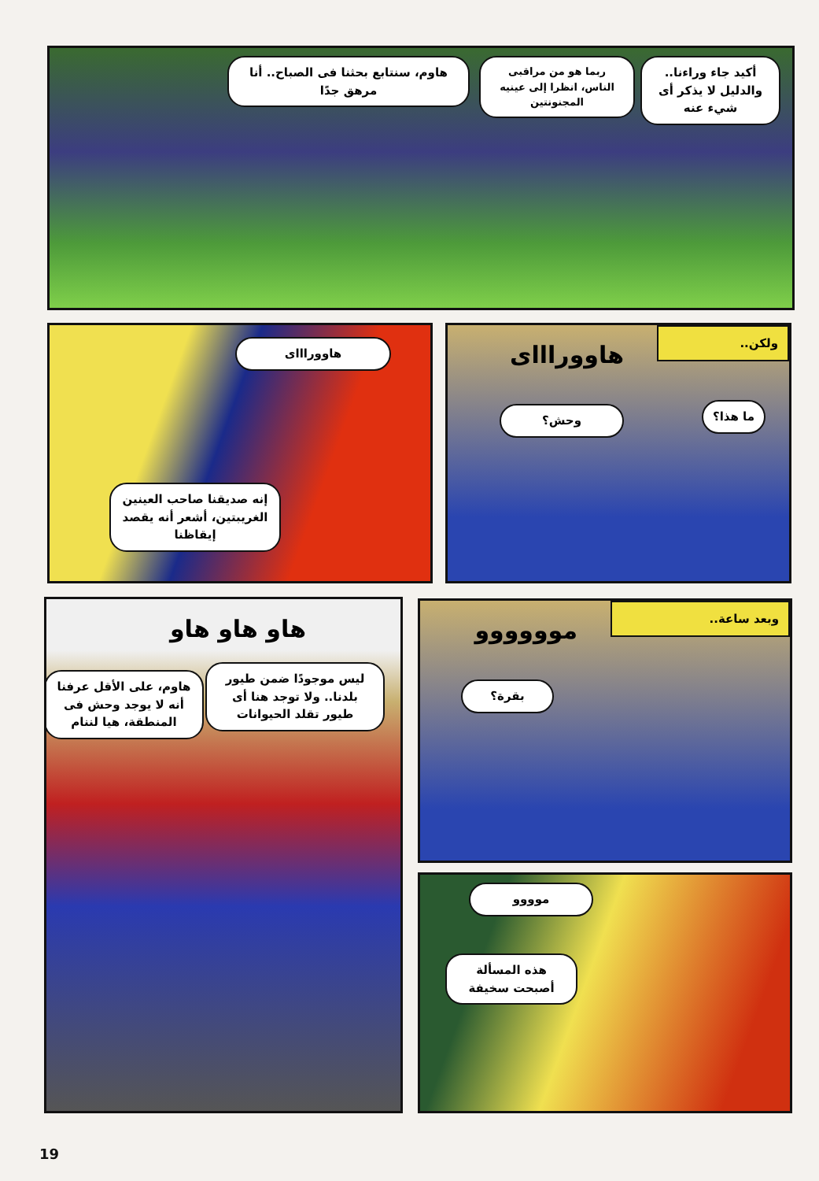أكيد جاء وراءنا.. والدليل لا يذكر أى شيء عنه
ربما هو من مراقبى الناس، انظرا إلى عينيه المجنونتين
هاوم، سنتابع بحثنا فى الصباح.. أنا مرهق جدًا
ولكن..
هاووراااى
ما هذا؟ وحش؟
هاووراااى
إنه صديقنا صاحب العينين الغريبتين، أشعر أنه يقصد إيقاظنا
وبعد ساعة..
موووووو
بقرة؟
موووو
هذه المسألة أصبحت سخيفة
هاو هاو هاو
ليس موجودًا ضمن طيور بلدنا.. ولا توجد هنا أى طيور تقلد الحيوانات
هاوم، على الأقل عرفنا أنه لا يوجد وحش فى المنطقة، هيا لننام
19